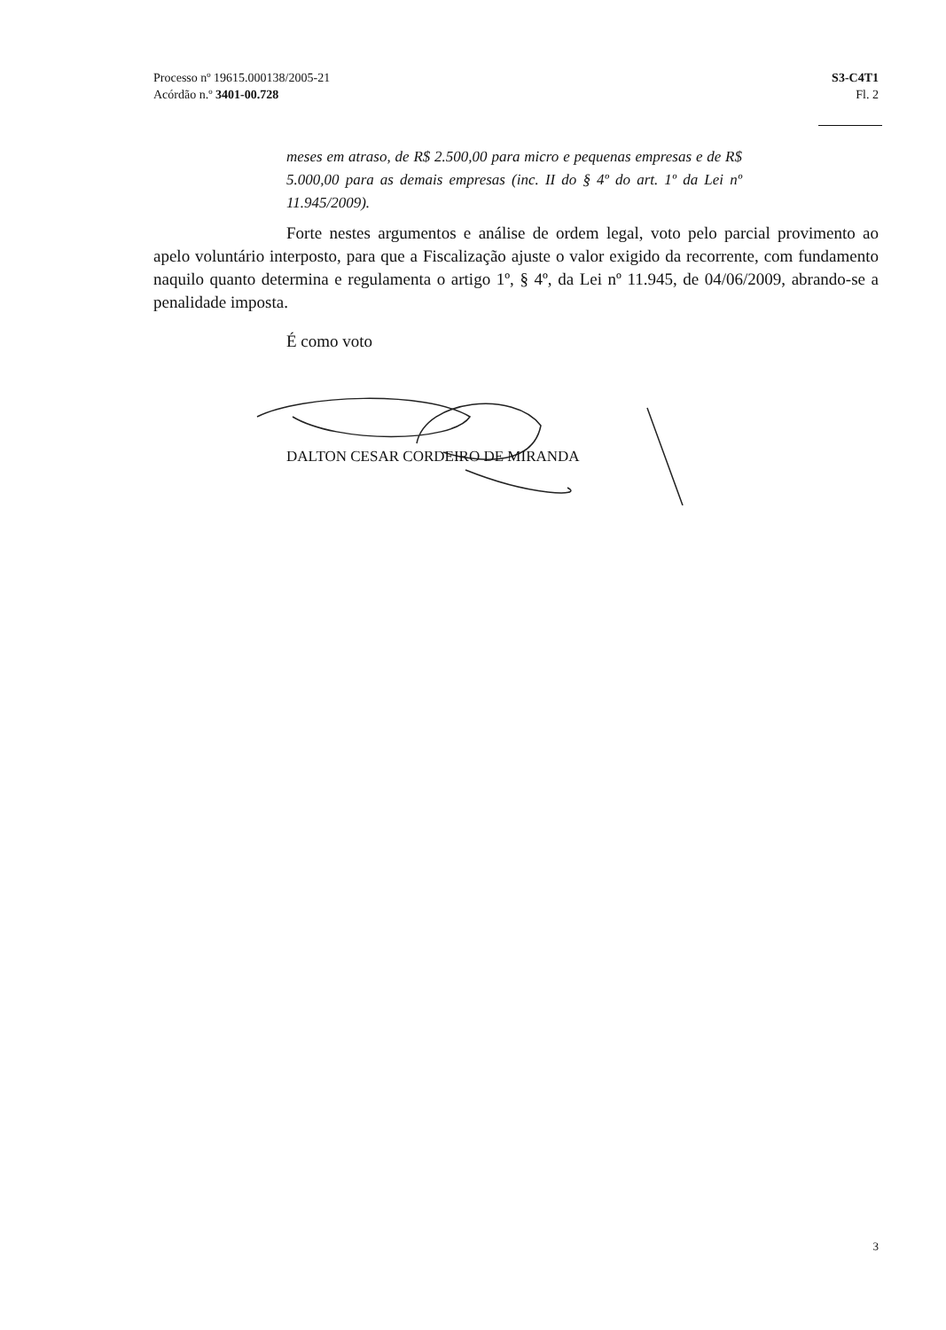Processo nº 19615.000138/2005-21
Acórdão n.º 3401-00.728
S3-C4T1
Fl. 2
meses em atraso, de R$ 2.500,00 para micro e pequenas empresas e de R$ 5.000,00 para as demais empresas (inc. II do § 4º do art. 1º da Lei nº 11.945/2009).
Forte nestes argumentos e análise de ordem legal, voto pelo parcial provimento ao apelo voluntário interposto, para que a Fiscalização ajuste o valor exigido da recorrente, com fundamento naquilo quanto determina e regulamenta o artigo 1º, § 4º, da Lei nº 11.945, de 04/06/2009, abrando-se a penalidade imposta.
É como voto
DALTON CESAR CORDEIRO DE MIRANDA
3